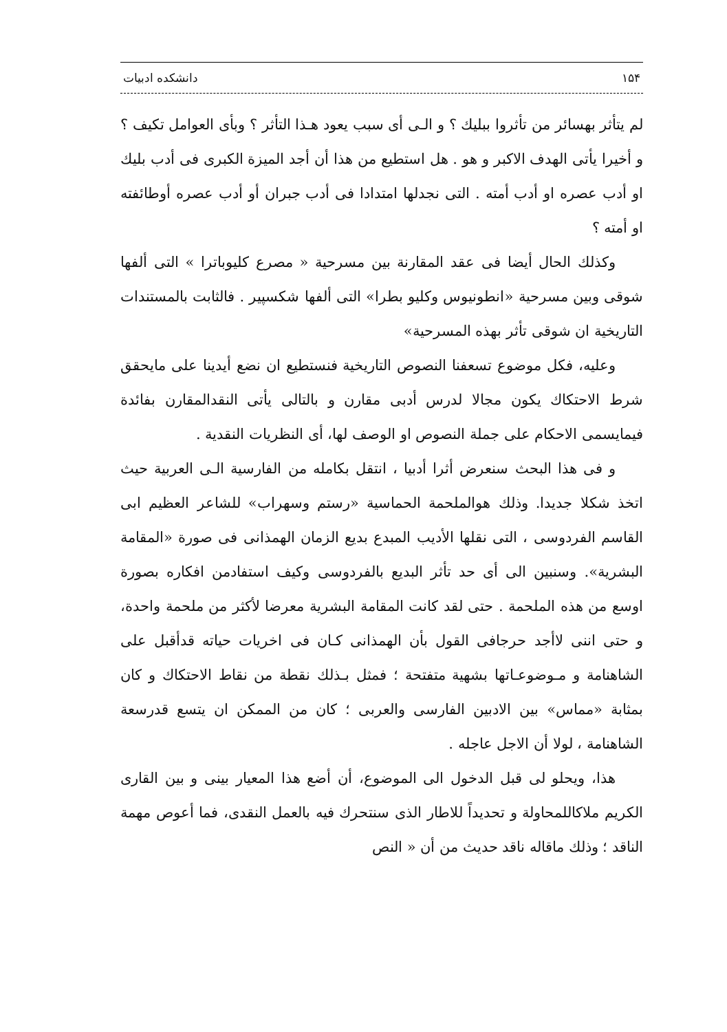۱۵۴ دانشکده ادبیات
لم يتأثر بهسائر من تأثروا ببليك ؟ و الـى أى سبب يعود هـذا التأثر ؟ وبأى العوامل تكيف ؟ و أخيرا يأتى الهدف الاكبر و هو . هل استطيع من هذا أن أجد الميزة الكبرى فى أدب بليك او أدب عصره او أدب أمته . التى نجدلها امتدادا فى أدب جبران أو أدب عصره أوطائفته او أمته ؟
وكذلك الحال أيضا فى عقد المقارنة بين مسرحية « مصرع كليوباترا » التى ألفها شوقى وبين مسرحية «انطونيوس وكليو بطرا» التى ألفها شكسپير . فالثابت بالمستندات التاريخية ان شوقى تأثر بهذه المسرحية»
وعليه، فكل موضوع تسعفنا النصوص التاريخية فنستطيع ان نضع أيدينا على مايحقق شرط الاحتكاك يكون مجالا لدرس أدبى مقارن و بالتالى يأتى النقدالمقارن بفائدة فيمايسمى الاحكام على جملة النصوص او الوصف لها، أى النظريات النقدية .
و فى هذا البحث سنعرض أثرا أدبيا ، انتقل بكامله من الفارسية الـى العربية حيث اتخذ شكلا جديدا. وذلك هوالملحمة الحماسية «رستم وسهراب» للشاعر العظيم ابى القاسم الفردوسى ، التى نقلها الأديب المبدع بديع الزمان الهمذانى فى صورة «المقامة البشرية». وسنبين الى أى حد تأثر البديع بالفردوسى وكيف استفادمن افكاره بصورة اوسع من هذه الملحمة . حتى لقد كانت المقامة البشرية معرضا لأكثر من ملحمة واحدة، و حتى اننى لاأجد حرجافى القول بأن الهمذانى كـان فى اخريات حياته قدأقبل على الشاهنامة و مـوضوعـاتها بشهية متفتحة ؛ فمثل بـذلك نقطة من نقاط الاحتكاك و كان بمثابة «مماس» بين الادبين الفارسى والعربى ؛ كان من الممكن ان يتسع قدرسعة الشاهنامة ، لولا أن الاجل عاجله .
هذا، ويحلو لى قبل الدخول الى الموضوع، أن أضع هذا المعيار بينى و بين القارى الكريم ملاكاللمحاولة و تحديداً للاطار الذى سنتحرك فيه بالعمل النقدى، فما أعوص مهمة الناقد ؛ وذلك ماقاله ناقد حديث من أن « النص